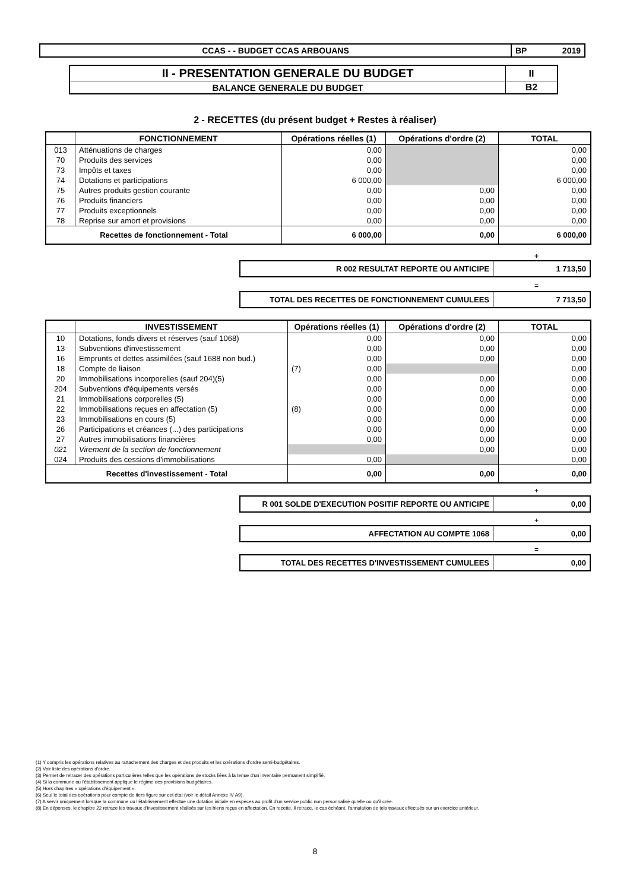| CCAS - - BUDGET CCAS ARBOUANS | BP | 2019 |
| II - PRESENTATION GENERALE DU BUDGET | II |
| BALANCE GENERALE DU BUDGET | B2 |
2 - RECETTES (du présent budget + Restes à réaliser)
| | FONCTIONNEMENT | Opérations réelles (1) | Opérations d'ordre (2) | TOTAL |
| --- | --- | --- | --- | --- |
| 013 | Atténuations de charges | 0,00 | | 0,00 |
| 70 | Produits des services | 0,00 | | 0,00 |
| 73 | Impôts et taxes | 0,00 | | 0,00 |
| 74 | Dotations et participations | 6 000,00 | | 6 000,00 |
| 75 | Autres produits gestion courante | 0,00 | 0,00 | 0,00 |
| 76 | Produits financiers | 0,00 | 0,00 | 0,00 |
| 77 | Produits exceptionnels | 0,00 | 0,00 | 0,00 |
| 78 | Reprise sur amort et provisions | 0,00 | 0,00 | 0,00 |
| Recettes de fonctionnement - Total | | 6 000,00 | 0,00 | 6 000,00 |
+
| R 002 RESULTAT REPORTE OU ANTICIPE | 1 713,50 |
=
| TOTAL DES RECETTES DE FONCTIONNEMENT CUMULEES | 7 713,50 |
| | INVESTISSEMENT | Opérations réelles (1) | Opérations d'ordre (2) | TOTAL |
| --- | --- | --- | --- | --- |
| 10 | Dotations, fonds divers et réserves (sauf 1068) | 0,00 | 0,00 | 0,00 |
| 13 | Subventions d'investissement | 0,00 | 0,00 | 0,00 |
| 16 | Emprunts et dettes assimilées (sauf 1688 non bud.) | 0,00 | 0,00 | 0,00 |
| 18 | Compte de liaison | (7) 0,00 | | 0,00 |
| 20 | Immobilisations incorporelles (sauf 204)(5) | 0,00 | 0,00 | 0,00 |
| 204 | Subventions d'équipements versés | 0,00 | 0,00 | 0,00 |
| 21 | Immobilisations corporelles (5) | 0,00 | 0,00 | 0,00 |
| 22 | Immobilisations reçues en affectation (5) | (8) 0,00 | 0,00 | 0,00 |
| 23 | Immobilisations en cours (5) | 0,00 | 0,00 | 0,00 |
| 26 | Participations et créances (...) des participations | 0,00 | 0,00 | 0,00 |
| 27 | Autres immobilisations financières | 0,00 | 0,00 | 0,00 |
| 021 | Virement de la section de fonctionnement | | 0,00 | 0,00 |
| 024 | Produits des cessions d'immobilisations | 0,00 | | 0,00 |
| Recettes d'investissement - Total | | 0,00 | 0,00 | 0,00 |
+
| R 001 SOLDE D'EXECUTION POSITIF REPORTE OU ANTICIPE | 0,00 |
+
| AFFECTATION AU COMPTE 1068 | 0,00 |
=
| TOTAL DES RECETTES D'INVESTISSEMENT CUMULEES | 0,00 |
(1) Y compris les opérations relatives au rattachement des charges et des produits et les opérations d'ordre semi-budgétaires.
(2) Voir liste des opérations d'ordre.
(3) Permet de retracer des opérations particulières telles que les opérations de stocks liées à la tenue d'un inventaire permanent simplifié.
(4) Si la commune ou l'établissement applique le régime des provisions budgétaires.
(5) Hors chapitres « opérations d'équipement ».
(6) Seul le total des opérations pour compte de tiers figure sur cet état (voir le détail Annexe IV A9).
(7) A servir uniquement lorsque la commune ou l'établissement effectue une dotation initiale en espèces au profit d'un service public non personnalisé qu'elle ou qu'il crée.
(8) En dépenses, le chapitre 22 retrace les travaux d'investissement réalisés sur les biens reçus en affectation. En recette, il retrace, le cas échéant, l'annulation de tels travaux effectués sur un exercice antérieur.
8